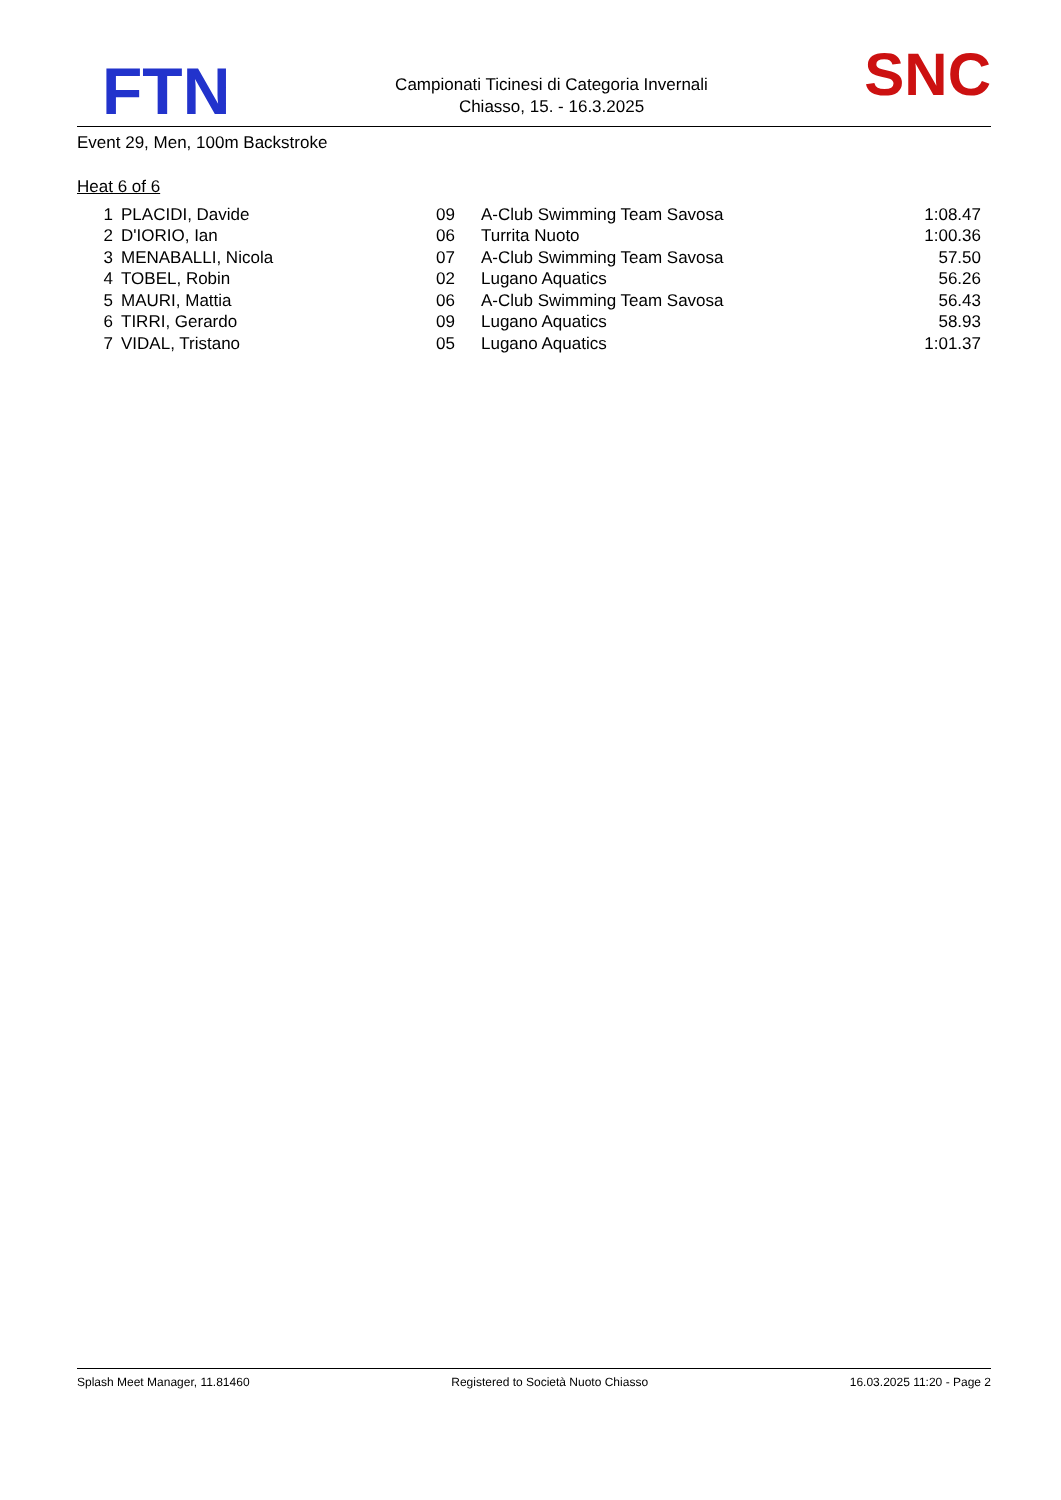FTN
Campionati Ticinesi di Categoria Invernali
Chiasso, 15. - 16.3.2025
SNC
Event 29, Men, 100m Backstroke
Heat 6 of 6
| 1 | PLACIDI, Davide | 09 | A-Club Swimming Team Savosa | 1:08.47 |
| 2 | D'IORIO, Ian | 06 | Turrita Nuoto | 1:00.36 |
| 3 | MENABALLI, Nicola | 07 | A-Club Swimming Team Savosa | 57.50 |
| 4 | TOBEL, Robin | 02 | Lugano Aquatics | 56.26 |
| 5 | MAURI, Mattia | 06 | A-Club Swimming Team Savosa | 56.43 |
| 6 | TIRRI, Gerardo | 09 | Lugano Aquatics | 58.93 |
| 7 | VIDAL, Tristano | 05 | Lugano Aquatics | 1:01.37 |
Splash Meet Manager, 11.81460 Registered to Società Nuoto Chiasso 16.03.2025 11:20 - Page 2